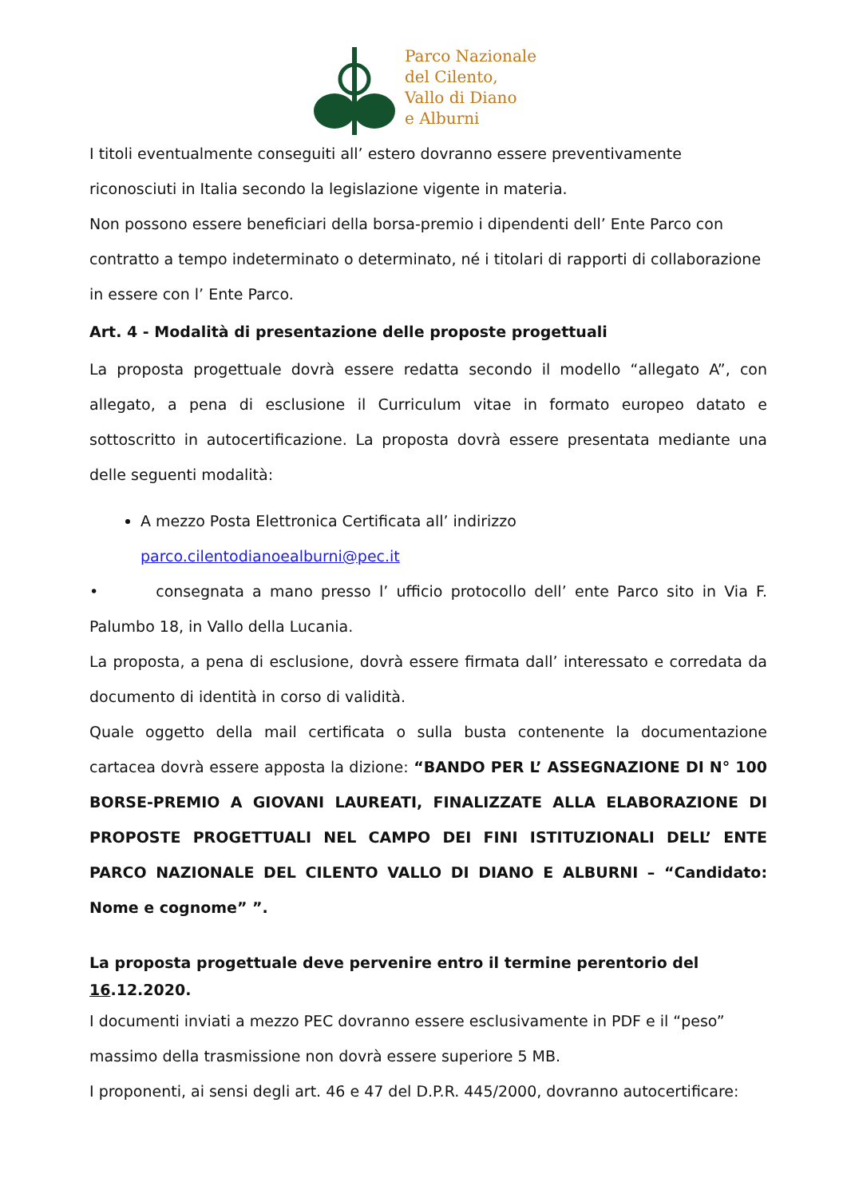Parco Nazionale
del Cilento,
Vallo di Diano
e Alburni
I titoli eventualmente conseguiti all’ estero dovranno essere preventivamente riconosciuti in Italia secondo la legislazione vigente in materia.
Non possono essere beneficiari della borsa-premio i dipendenti dell’ Ente Parco con contratto a tempo indeterminato o determinato, né i titolari di rapporti di collaborazione in essere con l’ Ente Parco.
Art. 4 - Modalità di presentazione delle proposte progettuali
La proposta progettuale dovrà essere redatta secondo il modello “allegato A”, con allegato, a pena di esclusione il Curriculum vitae in formato europeo datato e sottoscritto in autocertificazione. La proposta dovrà essere presentata mediante una delle seguenti modalità:
A mezzo Posta Elettronica Certificata all’ indirizzo parco.cilentodianoealburni@pec.it
• consegnata a mano presso l’ ufficio protocollo dell’ ente Parco sito in Via F. Palumbo 18, in Vallo della Lucania.
La proposta, a pena di esclusione, dovrà essere firmata dall’ interessato e corredata da documento di identità in corso di validità.
Quale oggetto della mail certificata o sulla busta contenente la documentazione cartacea dovrà essere apposta la dizione: “BANDO PER L’ ASSEGNAZIONE DI N° 100 BORSE-PREMIO A GIOVANI LAUREATI, FINALIZZATE ALLA ELABORAZIONE DI PROPOSTE PROGETTUALI NEL CAMPO DEI FINI ISTITUZIONALI DELL’ ENTE PARCO NAZIONALE DEL CILENTO VALLO DI DIANO E ALBURNI – “Candidato: Nome e cognome” ”.
La proposta progettuale deve pervenire entro il termine perentorio del 16.12.2020.
I documenti inviati a mezzo PEC dovranno essere esclusivamente in PDF e il “peso” massimo della trasmissione non dovrà essere superiore 5 MB.
I proponenti, ai sensi degli art. 46 e 47 del D.P.R. 445/2000, dovranno autocertificare: